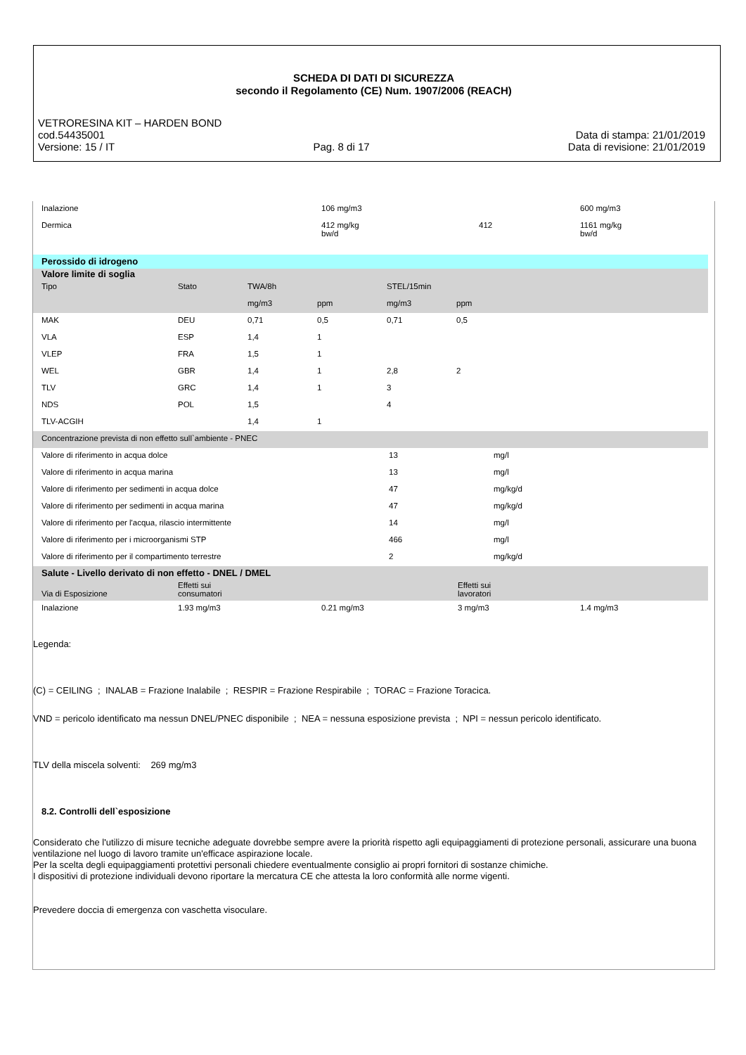SCHEDA DI DATI DI SICUREZZA
secondo il Regolamento (CE) Num. 1907/2006 (REACH)
VETRORESINA KIT – HARDEN BOND
cod.54435001 Data di stampa: 21/01/2019
Versione: 15 / IT Pag. 8 di 17 Data di revisione: 21/01/2019
| Inalazione | | 106 mg/m3 | | 600 mg/m3 |
| Dermica | | 412 mg/kg bw/d | 412 | 1161 mg/kg bw/d |
| Perossido di idrogeno | | | | | | |
| Valore limite di soglia | | | | | | |
| Tipo | Stato | TWA/8h | | STEL/15min | | |
| | | mg/m3 | ppm | mg/m3 | ppm | |
| MAK | DEU | 0,71 | 0,5 | 0,71 | 0,5 | |
| VLA | ESP | 1,4 | 1 | | | |
| VLEP | FRA | 1,5 | 1 | | | |
| WEL | GBR | 1,4 | 1 | 2,8 | 2 | |
| TLV | GRC | 1,4 | 1 | 3 | | |
| NDS | POL | 1,5 | | 4 | | |
| TLV-ACGIH | | 1,4 | 1 | | | |
| Concentrazione prevista di non effetto sull`ambiente - PNEC | | |
| Valore di riferimento in acqua dolce | 13 | mg/l |
| Valore di riferimento in acqua marina | 13 | mg/l |
| Valore di riferimento per sedimenti in acqua dolce | 47 | mg/kg/d |
| Valore di riferimento per sedimenti in acqua marina | 47 | mg/kg/d |
| Valore di riferimento per l'acqua, rilascio intermittente | 14 | mg/l |
| Valore di riferimento per i microorganismi STP | 466 | mg/l |
| Valore di riferimento per il compartimento terrestre | 2 | mg/kg/d |
| Salute - Livello derivato di non effetto - DNEL / DMEL | | | | |
| Via di Esposizione | Effetti sui consumatori | | Effetti sui lavoratori | |
| Inalazione | 1.93 mg/m3 | 0.21 mg/m3 | 3 mg/m3 | 1.4 mg/m3 |
Legenda:
(C) = CEILING ; INALAB = Frazione Inalabile ; RESPIR = Frazione Respirabile ; TORAC = Frazione Toracica.
VND = pericolo identificato ma nessun DNEL/PNEC disponibile ; NEA = nessuna esposizione prevista ; NPI = nessun pericolo identificato.
TLV della miscela solventi: 269 mg/m3
8.2. Controlli dell`esposizione
Considerato che l'utilizzo di misure tecniche adeguate dovrebbe sempre avere la priorità rispetto agli equipaggiamenti di protezione personali, assicurare una buona ventilazione nel luogo di lavoro tramite un'efficace aspirazione locale.
Per la scelta degli equipaggiamenti protettivi personali chiedere eventualmente consiglio ai propri fornitori di sostanze chimiche.
I dispositivi di protezione individuali devono riportare la mercatura CE che attesta la loro conformità alle norme vigenti.
Prevedere doccia di emergenza con vaschetta visoculare.